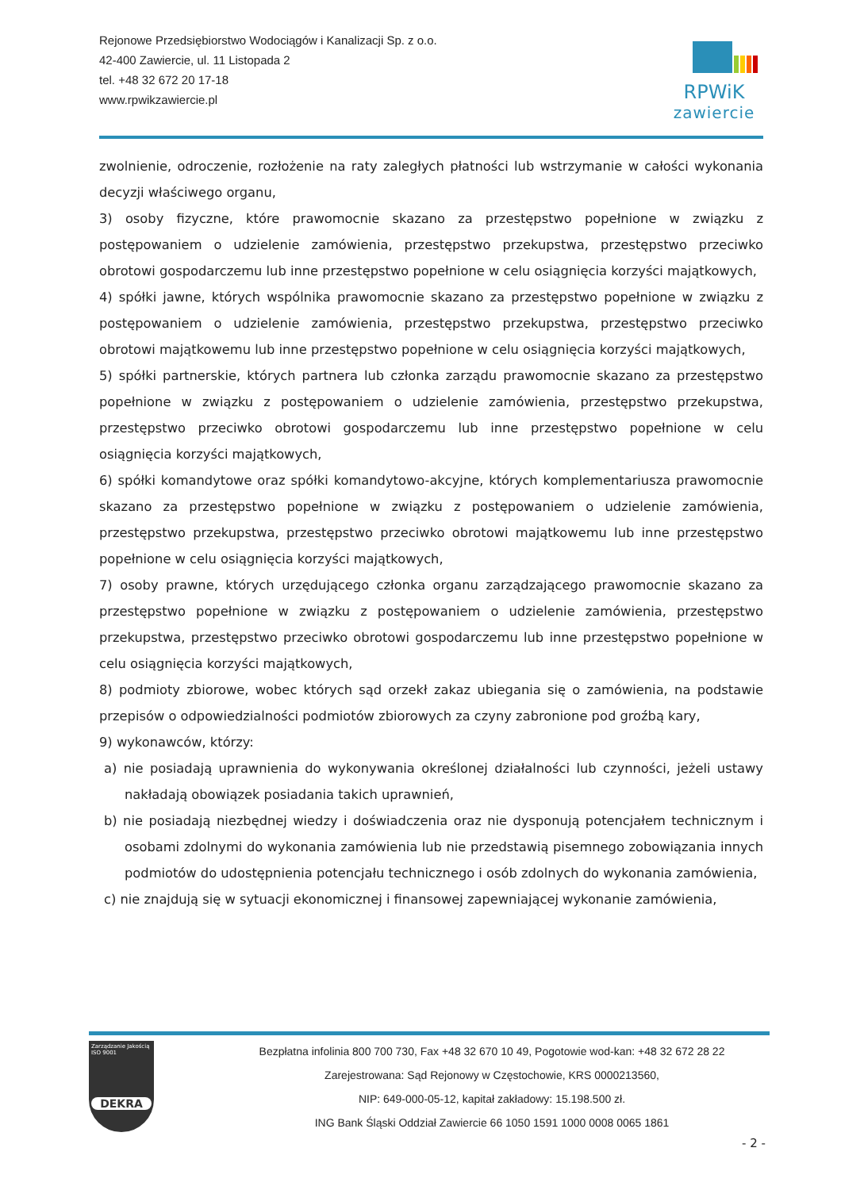Rejonowe Przedsiębiorstwo Wodociągów i Kanalizacji Sp. z o.o.
42-400 Zawiercie, ul. 11 Listopada 2
tel. +48 32 672 20 17-18
www.rpwikzawiercie.pl
RPWiK
zawiercie
zwolnienie, odroczenie, rozłożenie na raty zaległych płatności lub wstrzymanie w całości wykonania decyzji właściwego organu,
3) osoby fizyczne, które prawomocnie skazano za przestępstwo popełnione w związku z postępowaniem o udzielenie zamówienia, przestępstwo przekupstwa, przestępstwo przeciwko obrotowi gospodarczemu lub inne przestępstwo popełnione w celu osiągnięcia korzyści majątkowych,
4) spółki jawne, których wspólnika prawomocnie skazano za przestępstwo popełnione w związku z postępowaniem o udzielenie zamówienia, przestępstwo przekupstwa, przestępstwo przeciwko obrotowi majątkowemu lub inne przestępstwo popełnione w celu osiągnięcia korzyści majątkowych,
5) spółki partnerskie, których partnera lub członka zarządu prawomocnie skazano za przestępstwo popełnione w związku z postępowaniem o udzielenie zamówienia, przestępstwo przekupstwa, przestępstwo przeciwko obrotowi gospodarczemu lub inne przestępstwo popełnione w celu osiągnięcia korzyści majątkowych,
6) spółki komandytowe oraz spółki komandytowo-akcyjne, których komplementariusza prawomocnie skazano za przestępstwo popełnione w związku z postępowaniem o udzielenie zamówienia, przestępstwo przekupstwa, przestępstwo przeciwko obrotowi majątkowemu lub inne przestępstwo popełnione w celu osiągnięcia korzyści majątkowych,
7) osoby prawne, których urzędującego członka organu zarządzającego prawomocnie skazano za przestępstwo popełnione w związku z postępowaniem o udzielenie zamówienia, przestępstwo przekupstwa, przestępstwo przeciwko obrotowi gospodarczemu lub inne przestępstwo popełnione w celu osiągnięcia korzyści majątkowych,
8) podmioty zbiorowe, wobec których sąd orzekł zakaz ubiegania się o zamówienia, na podstawie przepisów o odpowiedzialności podmiotów zbiorowych za czyny zabronione pod groźbą kary,
9) wykonawców, którzy:
a) nie posiadają uprawnienia do wykonywania określonej działalności lub czynności, jeżeli ustawy nakładają obowiązek posiadania takich uprawnień,
b) nie posiadają niezbędnej wiedzy i doświadczenia oraz nie dysponują potencjałem technicznym i osobami zdolnymi do wykonania zamówienia lub nie przedstawią pisemnego zobowiązania innych podmiotów do udostępnienia potencjału technicznego i osób zdolnych do wykonania zamówienia,
c) nie znajdują się w sytuacji ekonomicznej i finansowej zapewniającej wykonanie zamówienia,
Zarządzanie Jakością ISO 9001
DEKRA
Bezpłatna infolinia 800 700 730, Fax +48 32 670 10 49, Pogotowie wod-kan: +48 32 672 28 22
Zarejestrowana: Sąd Rejonowy w Częstochowie, KRS 0000213560,
NIP: 649-000-05-12, kapitał zakładowy: 15.198.500 zł.
ING Bank Śląski Oddział Zawiercie 66 1050 1591 1000 0008 0065 1861
- 2 -